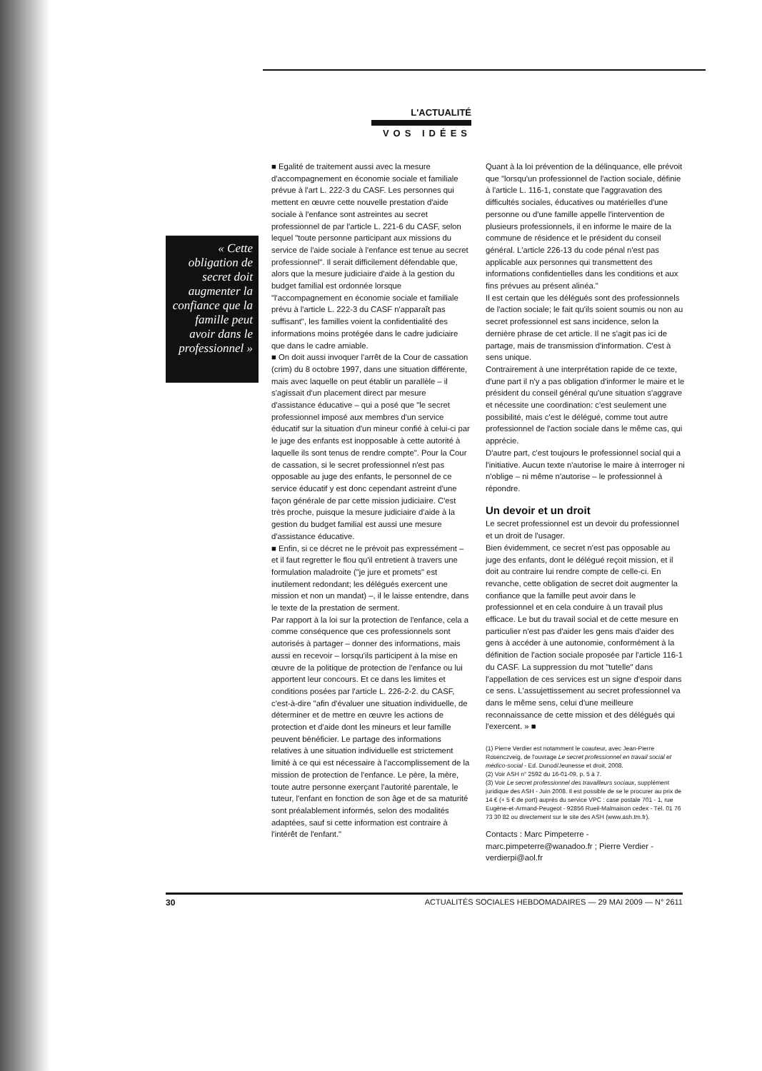L'ACTUALITÉ
VOS IDÉES
« Cette obligation de secret doit augmenter la confiance que la famille peut avoir dans le professionnel »
■ Egalité de traitement aussi avec la mesure d'accompagnement en économie sociale et familiale prévue à l'art L. 222-3 du CASF. Les personnes qui mettent en œuvre cette nouvelle prestation d'aide sociale à l'enfance sont astreintes au secret professionnel de par l'article L. 221-6 du CASF, selon lequel "toute personne participant aux missions du service de l'aide sociale à l'enfance est tenue au secret professionnel". Il serait difficilement défendable que, alors que la mesure judiciaire d'aide à la gestion du budget familial est ordonnée lorsque "l'accompagnement en économie sociale et familiale prévu à l'article L. 222-3 du CASF n'apparaît pas suffisant", les familles voient la confidentialité des informations moins protégée dans le cadre judiciaire que dans le cadre amiable.
■ On doit aussi invoquer l'arrêt de la Cour de cassation (crim) du 8 octobre 1997, dans une situation différente, mais avec laquelle on peut établir un parallèle – il s'agissait d'un placement direct par mesure d'assistance éducative – qui a posé que "le secret professionnel imposé aux membres d'un service éducatif sur la situation d'un mineur confié à celui-ci par le juge des enfants est inopposable à cette autorité à laquelle ils sont tenus de rendre compte". Pour la Cour de cassation, si le secret professionnel n'est pas opposable au juge des enfants, le personnel de ce service éducatif y est donc cependant astreint d'une façon générale de par cette mission judiciaire. C'est très proche, puisque la mesure judiciaire d'aide à la gestion du budget familial est aussi une mesure d'assistance éducative.
■ Enfin, si ce décret ne le prévoit pas expressément – et il faut regretter le flou qu'il entretient à travers une formulation maladroite ("je jure et promets" est inutilement redondant; les délégués exercent une mission et non un mandat) –, il le laisse entendre, dans le texte de la prestation de serment.
Par rapport à la loi sur la protection de l'enfance, cela a comme conséquence que ces professionnels sont autorisés à partager – donner des informations, mais aussi en recevoir – lorsqu'ils participent à la mise en œuvre de la politique de protection de l'enfance ou lui apportent leur concours. Et ce dans les limites et conditions posées par l'article L. 226-2-2. du CASF, c'est-à-dire "afin d'évaluer une situation individuelle, de déterminer et de mettre en œuvre les actions de protection et d'aide dont les mineurs et leur famille peuvent bénéficier. Le partage des informations relatives à une situation individuelle est strictement limité à ce qui est nécessaire à l'accomplissement de la mission de protection de l'enfance. Le père, la mère, toute autre personne exerçant l'autorité parentale, le tuteur, l'enfant en fonction de son âge et de sa maturité sont préalablement informés, selon des modalités adaptées, sauf si cette information est contraire à l'intérêt de l'enfant."
Quant à la loi prévention de la délinquance, elle prévoit que "lorsqu'un professionnel de l'action sociale, définie à l'article L. 116-1, constate que l'aggravation des difficultés sociales, éducatives ou matérielles d'une personne ou d'une famille appelle l'intervention de plusieurs professionnels, il en informe le maire de la commune de résidence et le président du conseil général. L'article 226-13 du code pénal n'est pas applicable aux personnes qui transmettent des informations confidentielles dans les conditions et aux fins prévues au présent alinéa."
Il est certain que les délégués sont des professionnels de l'action sociale; le fait qu'ils soient soumis ou non au secret professionnel est sans incidence, selon la dernière phrase de cet article. Il ne s'agit pas ici de partage, mais de transmission d'information. C'est à sens unique.
Contrairement à une interprétation rapide de ce texte, d'une part il n'y a pas obligation d'informer le maire et le président du conseil général qu'une situation s'aggrave et nécessite une coordination: c'est seulement une possibilité, mais c'est le délégué, comme tout autre professionnel de l'action sociale dans le même cas, qui apprécie.
D'autre part, c'est toujours le professionnel social qui a l'initiative. Aucun texte n'autorise le maire à interroger ni n'oblige – ni même n'autorise – le professionnel à répondre.
Un devoir et un droit
Le secret professionnel est un devoir du professionnel et un droit de l'usager.
Bien évidemment, ce secret n'est pas opposable au juge des enfants, dont le délégué reçoit mission, et il doit au contraire lui rendre compte de celle-ci. En revanche, cette obligation de secret doit augmenter la confiance que la famille peut avoir dans le professionnel et en cela conduire à un travail plus efficace. Le but du travail social et de cette mesure en particulier n'est pas d'aider les gens mais d'aider des gens à accéder à une autonomie, conformément à la définition de l'action sociale proposée par l'article 116-1 du CASF. La suppression du mot "tutelle" dans l'appellation de ces services est un signe d'espoir dans ce sens. L'assujettissement au secret professionnel va dans le même sens, celui d'une meilleure reconnaissance de cette mission et des délégués qui l'exercent. » ■
(1) Pierre Verdier est notamment le coauteur, avec Jean-Pierre Rosenczveig, de l'ouvrage Le secret professionnel en travail social et médico-social - Ed. Dunod/Jeunesse et droit, 2008.
(2) Voir ASH n° 2592 du 16-01-09, p. 5 à 7.
(3) Voir Le secret professionnel des travailleurs sociaux, supplément juridique des ASH - Juin 2008. Il est possible de se le procurer au prix de 14 € (+ 5 € de port) auprès du service VPC : case postale 701 - 1, rue Eugène-et-Armand-Peugeot - 92856 Rueil-Malmaison cedex - Tél. 01 76 73 30 82 ou directement sur le site des ASH (www.ash.tm.fr).
Contacts : Marc Pimpeterre - marc.pimpeterre@wanadoo.fr ; Pierre Verdier - verdierpi@aol.fr
30 ACTUALITÉS SOCIALES HEBDOMADAIRES — 29 MAI 2009 — N° 2611